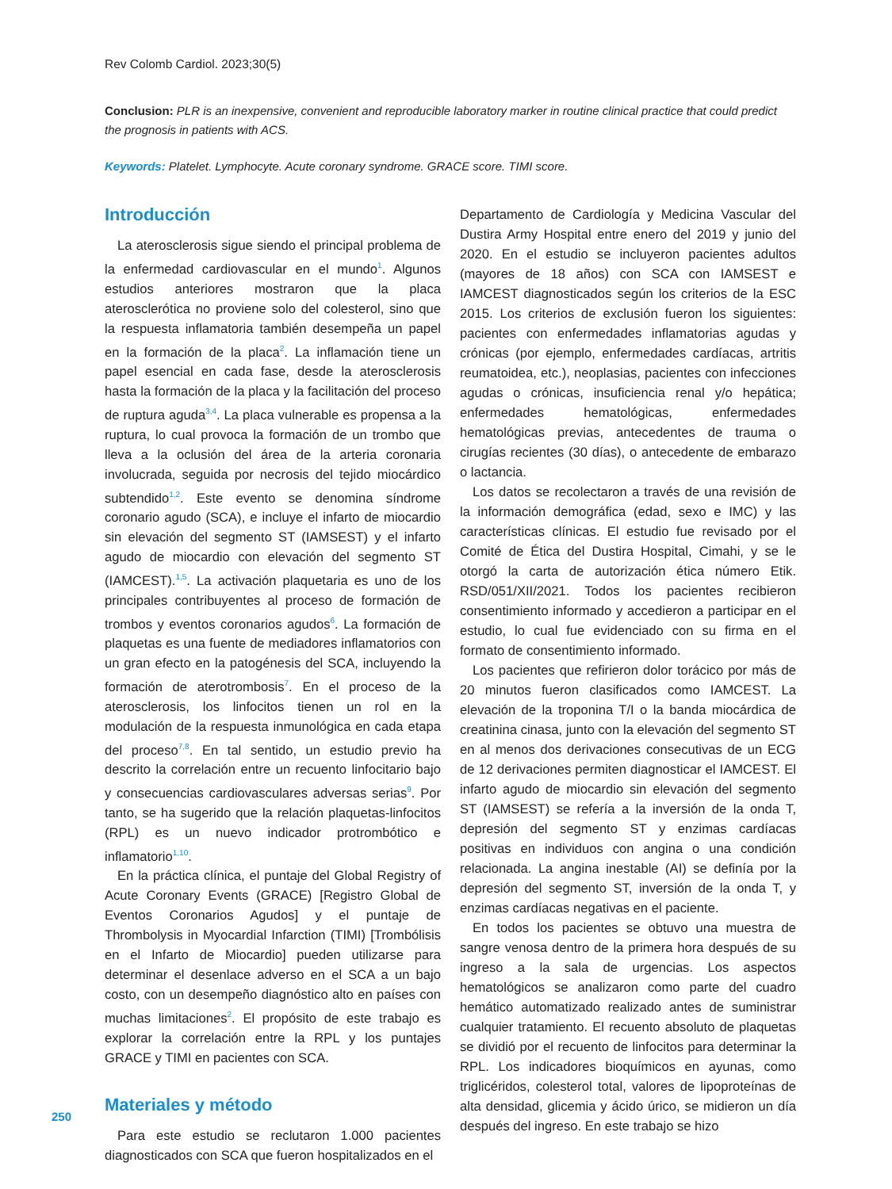Rev Colomb Cardiol. 2023;30(5)
Conclusion: PLR is an inexpensive, convenient and reproducible laboratory marker in routine clinical practice that could predict the prognosis in patients with ACS.
Keywords: Platelet. Lymphocyte. Acute coronary syndrome. GRACE score. TIMI score.
Introducción
La aterosclerosis sigue siendo el principal problema de la enfermedad cardiovascular en el mundo<sup>1</sup>. Algunos estudios anteriores mostraron que la placa aterosclerótica no proviene solo del colesterol, sino que la respuesta inflamatoria también desempeña un papel en la formación de la placa<sup>2</sup>. La inflamación tiene un papel esencial en cada fase, desde la aterosclerosis hasta la formación de la placa y la facilitación del proceso de ruptura aguda<sup>3,4</sup>. La placa vulnerable es propensa a la ruptura, lo cual provoca la formación de un trombo que lleva a la oclusión del área de la arteria coronaria involucrada, seguida por necrosis del tejido miocárdico subtendido<sup>1,2</sup>. Este evento se denomina síndrome coronario agudo (SCA), e incluye el infarto de miocardio sin elevación del segmento ST (IAMSEST) y el infarto agudo de miocardio con elevación del segmento ST (IAMCEST).<sup>1,5</sup>. La activación plaquetaria es uno de los principales contribuyentes al proceso de formación de trombos y eventos coronarios agudos<sup>6</sup>. La formación de plaquetas es una fuente de mediadores inflamatorios con un gran efecto en la patogénesis del SCA, incluyendo la formación de aterotrombosis<sup>7</sup>. En el proceso de la aterosclerosis, los linfocitos tienen un rol en la modulación de la respuesta inmunológica en cada etapa del proceso<sup>7,8</sup>. En tal sentido, un estudio previo ha descrito la correlación entre un recuento linfocitario bajo y consecuencias cardiovasculares adversas serias<sup>9</sup>. Por tanto, se ha sugerido que la relación plaquetas-linfocitos (RPL) es un nuevo indicador protrombótico e inflamatorio<sup>1,10</sup>.
En la práctica clínica, el puntaje del Global Registry of Acute Coronary Events (GRACE) [Registro Global de Eventos Coronarios Agudos] y el puntaje de Thrombolysis in Myocardial Infarction (TIMI) [Trombólisis en el Infarto de Miocardio] pueden utilizarse para determinar el desenlace adverso en el SCA a un bajo costo, con un desempeño diagnóstico alto en países con muchas limitaciones<sup>2</sup>. El propósito de este trabajo es explorar la correlación entre la RPL y los puntajes GRACE y TIMI en pacientes con SCA.
Materiales y método
Para este estudio se reclutaron 1.000 pacientes diagnosticados con SCA que fueron hospitalizados en el
Departamento de Cardiología y Medicina Vascular del Dustira Army Hospital entre enero del 2019 y junio del 2020. En el estudio se incluyeron pacientes adultos (mayores de 18 años) con SCA con IAMSEST e IAMCEST diagnosticados según los criterios de la ESC 2015. Los criterios de exclusión fueron los siguientes: pacientes con enfermedades inflamatorias agudas y crónicas (por ejemplo, enfermedades cardíacas, artritis reumatoidea, etc.), neoplasias, pacientes con infecciones agudas o crónicas, insuficiencia renal y/o hepática; enfermedades hematológicas, enfermedades hematológicas previas, antecedentes de trauma o cirugías recientes (30 días), o antecedente de embarazo o lactancia.
Los datos se recolectaron a través de una revisión de la información demográfica (edad, sexo e IMC) y las características clínicas. El estudio fue revisado por el Comité de Ética del Dustira Hospital, Cimahi, y se le otorgó la carta de autorización ética número Etik. RSD/051/XII/2021. Todos los pacientes recibieron consentimiento informado y accedieron a participar en el estudio, lo cual fue evidenciado con su firma en el formato de consentimiento informado.
Los pacientes que refirieron dolor torácico por más de 20 minutos fueron clasificados como IAMCEST. La elevación de la troponina T/I o la banda miocárdica de creatinina cinasa, junto con la elevación del segmento ST en al menos dos derivaciones consecutivas de un ECG de 12 derivaciones permiten diagnosticar el IAMCEST. El infarto agudo de miocardio sin elevación del segmento ST (IAMSEST) se refería a la inversión de la onda T, depresión del segmento ST y enzimas cardíacas positivas en individuos con angina o una condición relacionada. La angina inestable (AI) se definía por la depresión del segmento ST, inversión de la onda T, y enzimas cardíacas negativas en el paciente.
En todos los pacientes se obtuvo una muestra de sangre venosa dentro de la primera hora después de su ingreso a la sala de urgencias. Los aspectos hematológicos se analizaron como parte del cuadro hemático automatizado realizado antes de suministrar cualquier tratamiento. El recuento absoluto de plaquetas se dividió por el recuento de linfocitos para determinar la RPL. Los indicadores bioquímicos en ayunas, como triglicéridos, colesterol total, valores de lipoproteínas de alta densidad, glicemia y ácido úrico, se midieron un día después del ingreso. En este trabajo se hizo
250